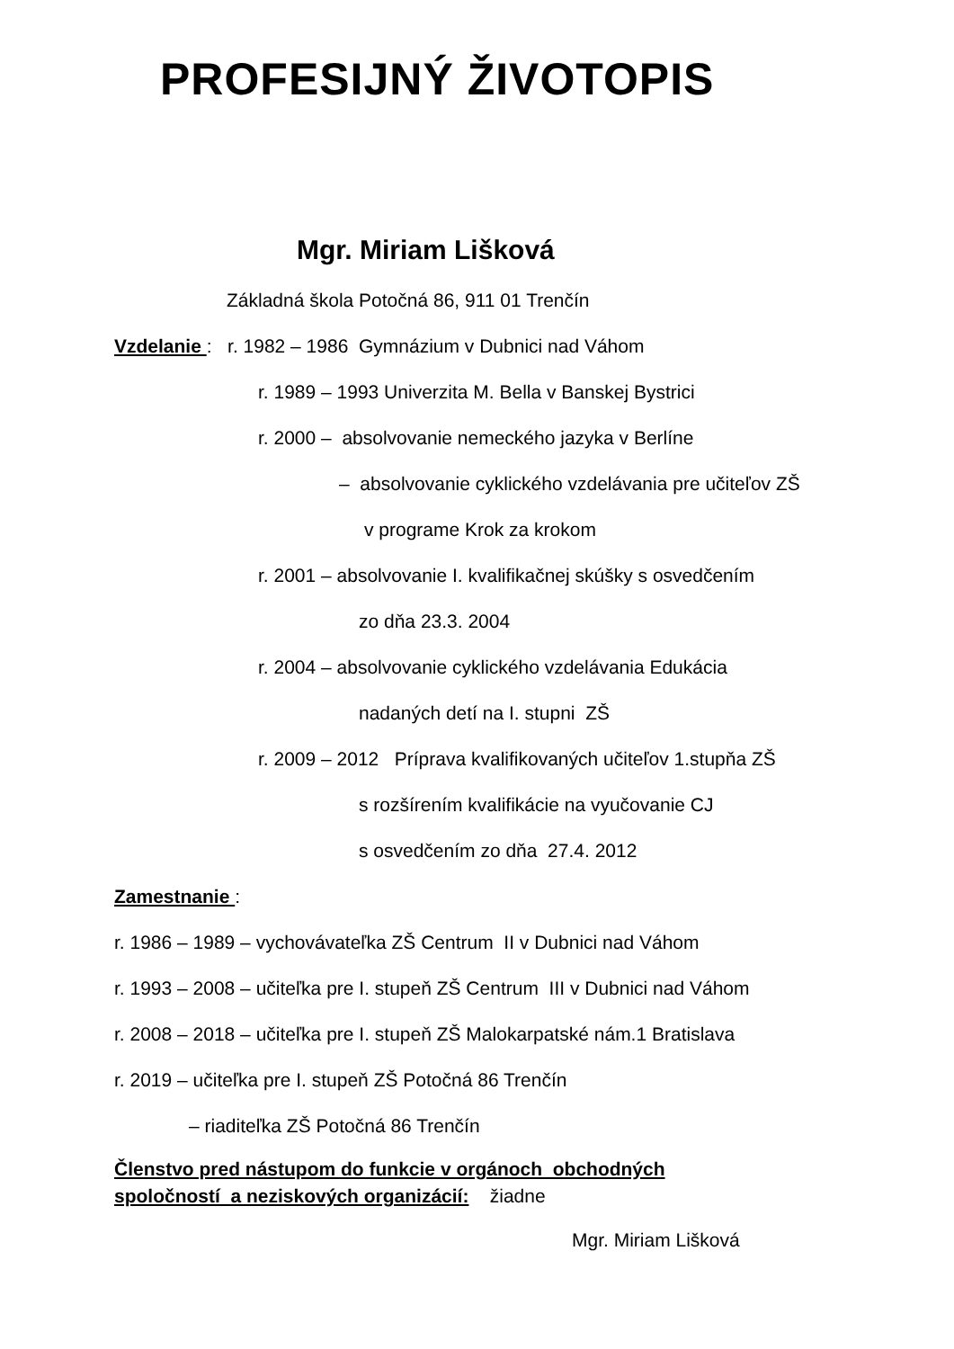PROFESIJNÝ ŽIVOTOPIS
Mgr. Miriam Lišková
Základná škola Potočná 86, 911 01 Trenčín
Vzdelanie : r. 1982 – 1986 Gymnázium v Dubnici nad Váhom
r. 1989 – 1993 Univerzita M. Bella v Banskej Bystrici
r. 2000 – absolvovanie nemeckého jazyka v Berlíne
– absolvovanie cyklického vzdelávania pre učiteľov ZŠ
v programe Krok za krokom
r. 2001 – absolvovanie I. kvalifikačnej skúšky s osvedčením
zo dňa 23.3. 2004
r. 2004 – absolvovanie cyklického vzdelávania Edukácia
nadaných detí na I. stupni ZŠ
r. 2009 – 2012 Príprava kvalifikovaných učiteľov 1.stupňa ZŠ
s rozšírením kvalifikácie na vyučovanie CJ
s osvedčením zo dňa 27.4. 2012
Zamestnanie :
r. 1986 – 1989 – vychovávateľka ZŠ Centrum II v Dubnici nad Váhom
r. 1993 – 2008 – učiteľka pre I. stupeň ZŠ Centrum III v Dubnici nad Váhom
r. 2008 – 2018 – učiteľka pre I. stupeň ZŠ Malokarpatské nám.1 Bratislava
r. 2019 – učiteľka pre I. stupeň ZŠ Potočná 86 Trenčín
– riaditeľka ZŠ Potočná 86 Trenčín
Členstvo pred nástupom do funkcie v orgánoch obchodných
spoločností a neziskových organizácií: žiadne
Mgr. Miriam Lišková